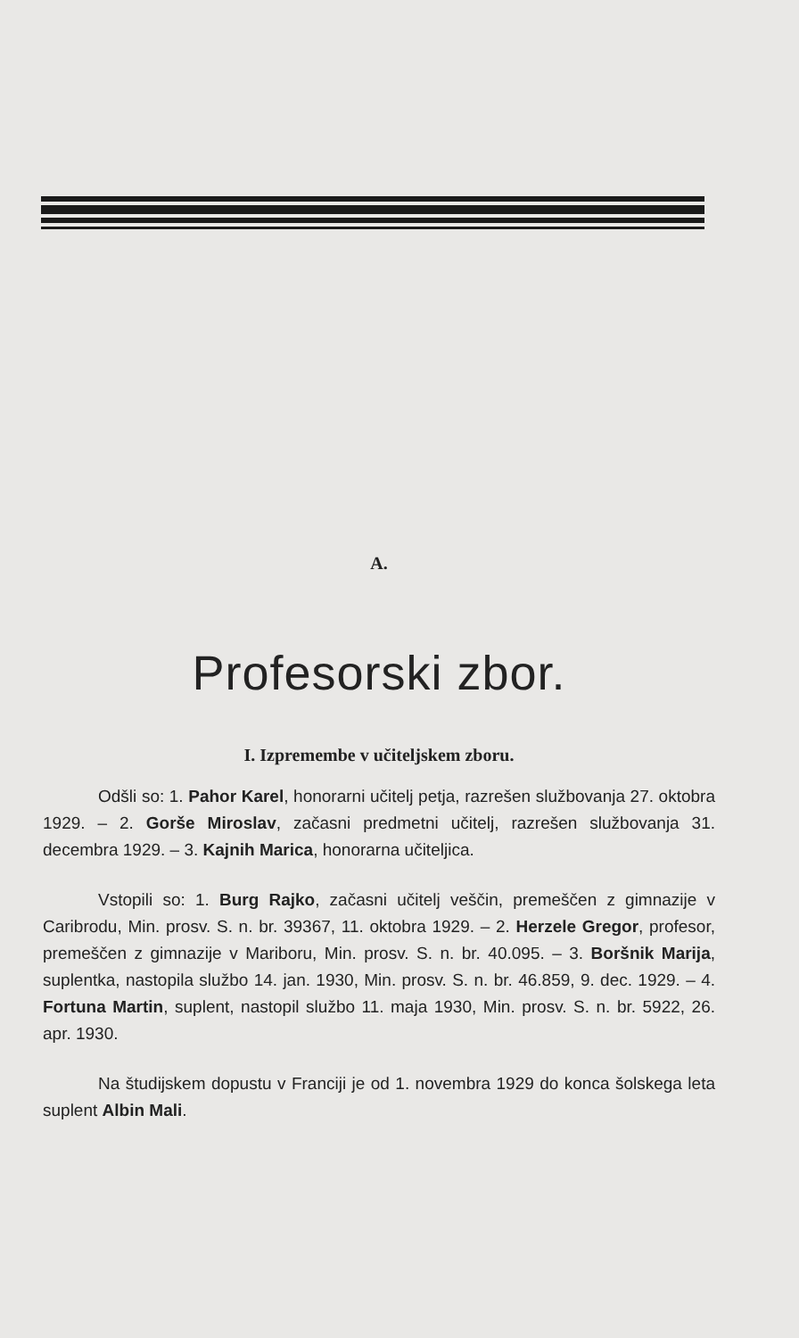A.
Profesorski zbor.
I. Izpremembe v učiteljskem zboru.
Odšli so: 1. Pahor Karel, honorarni učitelj petja, razrešen službovanja 27. oktobra 1929. ‒ 2. Gorše Miroslav, začasni predmetni učitelj, razrešen službovanja 31. decembra 1929. ‒ 3. Kajnih Marica, honorarna učiteljica.
Vstopili so: 1. Burg Rajko, začasni učitelj veščin, premeščen z gimnazije v Caribrodu, Min. prosv. S. n. br. 39367, 11. oktobra 1929. ‒ 2. Herzele Gregor, profesor, premeščen z gimnazije v Mariboru, Min. prosv. S. n. br. 40.095. ‒ 3. Boršnik Marija, suplentka, nastopila službo 14. jan. 1930, Min. prosv. S. n. br. 46.859, 9. dec. 1929. ‒ 4. Fortuna Martin, suplent, nastopil službo 11. maja 1930, Min. prosv. S. n. br. 5922, 26. apr. 1930.
Na študijskem dopustu v Franciji je od 1. novembra 1929 do konca šolskega leta suplent Albin Mali.